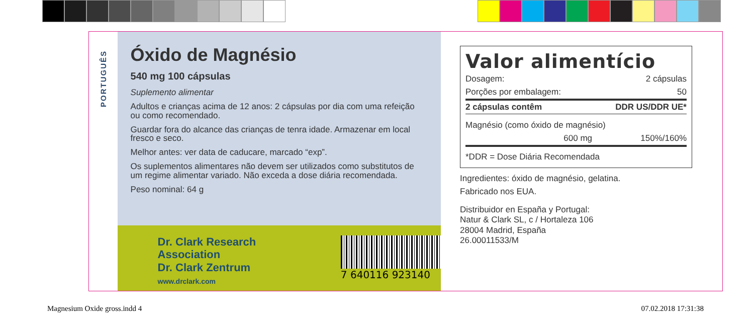PORTUGUÊS
Óxido de Magnésio
540 mg 100 cápsulas
Suplemento alimentar
Adultos e crianças acima de 12 anos: 2 cápsulas por dia com uma refeição ou como recomendado.
Guardar fora do alcance das crianças de tenra idade. Armazenar em local fresco e seco.
Melhor antes: ver data de caducare, marcado “exp”.
Os suplementos alimentares não devem ser utilizados como substitutos de um regime alimentar variado. Não exceda a dose diária recomendada.
Peso nominal: 64 g
Dr. Clark Research Association
Dr. Clark Zentrum
www.drclark.com
7 640116 923140
Valor alimentício
| Dosagem: | 2 cápsulas |
| Porções por embalagem: | 50 |
| 2 cápsulas contêm | DDR US/DDR UE* |
| Magnésio (como óxido de magnésio) | |
| 600 mg | 150%/160% |
| *DDR = Dose Diária Recomendada | |
Ingredientes: óxido de magnésio, gelatina.
Fabricado nos EUA.
Distribuidor en España y Portugal:
Natur & Clark SL, c / Hortaleza 106
28004 Madrid, España
26.00011533/M
Magnesium Oxide gross.indd 4 07.02.2018 17:31:38